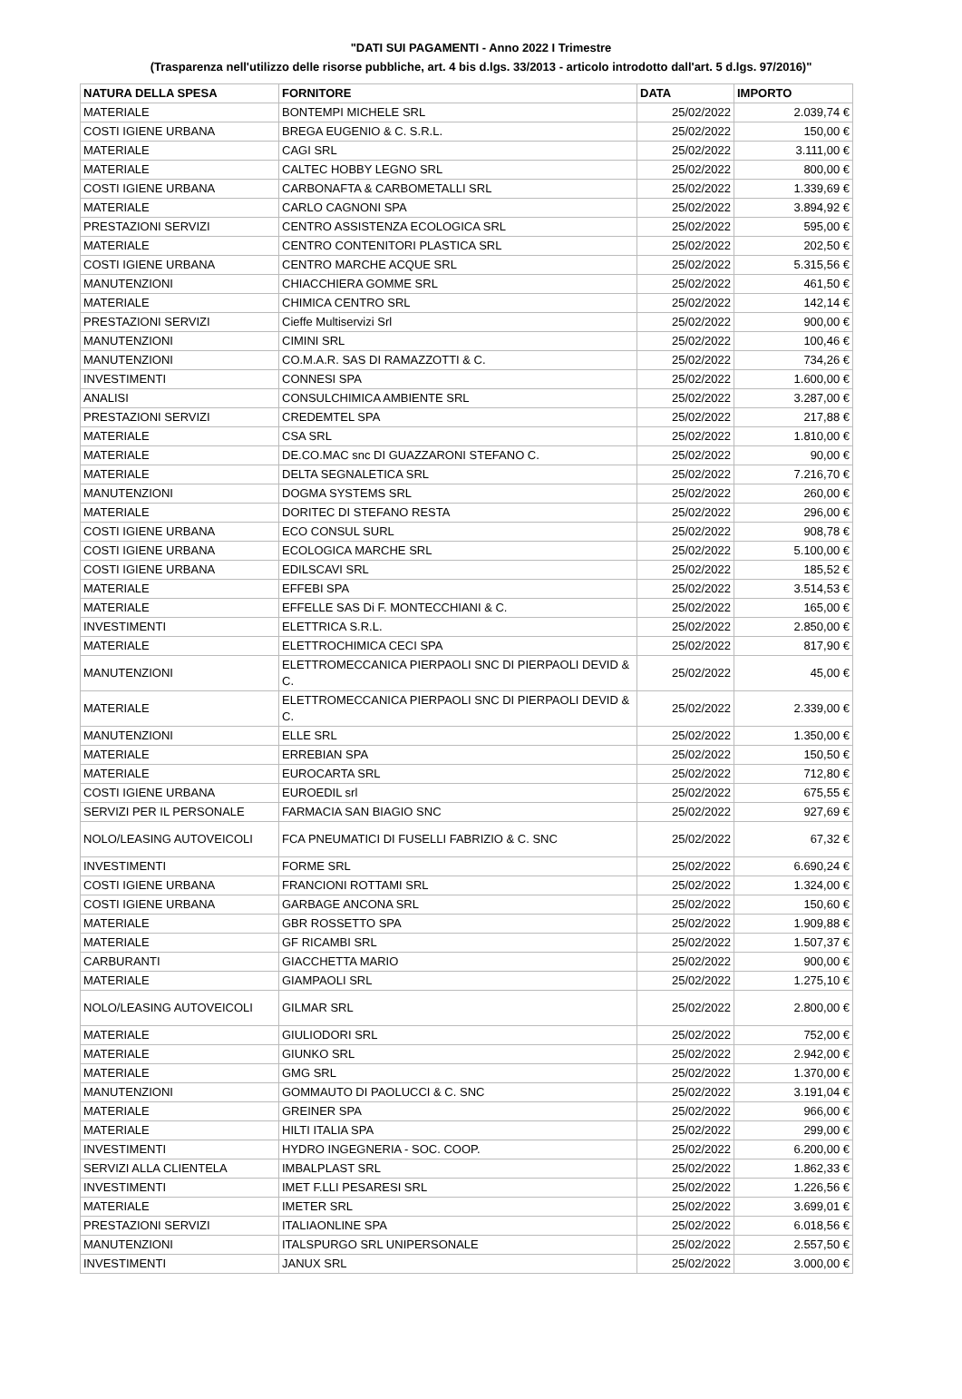"DATI SUI PAGAMENTI - Anno 2022 I Trimestre
(Trasparenza nell'utilizzo delle risorse pubbliche, art. 4 bis d.lgs. 33/2013 - articolo introdotto dall'art. 5 d.lgs. 97/2016)"
| NATURA DELLA SPESA | FORNITORE | DATA | IMPORTO |
| --- | --- | --- | --- |
| MATERIALE | BONTEMPI MICHELE SRL | 25/02/2022 | 2.039,74 € |
| COSTI IGIENE URBANA | BREGA EUGENIO & C. S.R.L. | 25/02/2022 | 150,00 € |
| MATERIALE | CAGI SRL | 25/02/2022 | 3.111,00 € |
| MATERIALE | CALTEC HOBBY LEGNO SRL | 25/02/2022 | 800,00 € |
| COSTI IGIENE URBANA | CARBONAFTA & CARBOMETALLI SRL | 25/02/2022 | 1.339,69 € |
| MATERIALE | CARLO CAGNONI SPA | 25/02/2022 | 3.894,92 € |
| PRESTAZIONI SERVIZI | CENTRO ASSISTENZA ECOLOGICA SRL | 25/02/2022 | 595,00 € |
| MATERIALE | CENTRO CONTENITORI PLASTICA SRL | 25/02/2022 | 202,50 € |
| COSTI IGIENE URBANA | CENTRO MARCHE ACQUE SRL | 25/02/2022 | 5.315,56 € |
| MANUTENZIONI | CHIACCHIERA GOMME SRL | 25/02/2022 | 461,50 € |
| MATERIALE | CHIMICA CENTRO SRL | 25/02/2022 | 142,14 € |
| PRESTAZIONI SERVIZI | Cieffe Multiservizi Srl | 25/02/2022 | 900,00 € |
| MANUTENZIONI | CIMINI SRL | 25/02/2022 | 100,46 € |
| MANUTENZIONI | CO.M.A.R. SAS DI RAMAZZOTTI & C. | 25/02/2022 | 734,26 € |
| INVESTIMENTI | CONNESI SPA | 25/02/2022 | 1.600,00 € |
| ANALISI | CONSULCHIMICA AMBIENTE SRL | 25/02/2022 | 3.287,00 € |
| PRESTAZIONI SERVIZI | CREDEMTEL SPA | 25/02/2022 | 217,88 € |
| MATERIALE | CSA SRL | 25/02/2022 | 1.810,00 € |
| MATERIALE | DE.CO.MAC snc DI GUAZZARONI STEFANO C. | 25/02/2022 | 90,00 € |
| MATERIALE | DELTA SEGNALETICA SRL | 25/02/2022 | 7.216,70 € |
| MANUTENZIONI | DOGMA SYSTEMS SRL | 25/02/2022 | 260,00 € |
| MATERIALE | DORITEC DI STEFANO RESTA | 25/02/2022 | 296,00 € |
| COSTI IGIENE URBANA | ECO CONSUL SURL | 25/02/2022 | 908,78 € |
| COSTI IGIENE URBANA | ECOLOGICA MARCHE SRL | 25/02/2022 | 5.100,00 € |
| COSTI IGIENE URBANA | EDILSCAVI SRL | 25/02/2022 | 185,52 € |
| MATERIALE | EFFEBI SPA | 25/02/2022 | 3.514,53 € |
| MATERIALE | EFFELLE SAS Di F. MONTECCHIANI & C. | 25/02/2022 | 165,00 € |
| INVESTIMENTI | ELETTRICA S.R.L. | 25/02/2022 | 2.850,00 € |
| MATERIALE | ELETTROCHIMICA CECI SPA | 25/02/2022 | 817,90 € |
| MANUTENZIONI | ELETTROMECCANICA PIERPAOLI SNC DI PIERPAOLI DEVID & C. | 25/02/2022 | 45,00 € |
| MATERIALE | ELETTROMECCANICA PIERPAOLI SNC DI PIERPAOLI DEVID & C. | 25/02/2022 | 2.339,00 € |
| MANUTENZIONI | ELLE SRL | 25/02/2022 | 1.350,00 € |
| MATERIALE | ERREBIAN SPA | 25/02/2022 | 150,50 € |
| MATERIALE | EUROCARTA SRL | 25/02/2022 | 712,80 € |
| COSTI IGIENE URBANA | EUROEDIL srl | 25/02/2022 | 675,55 € |
| SERVIZI PER IL PERSONALE | FARMACIA SAN BIAGIO SNC | 25/02/2022 | 927,69 € |
| NOLO/LEASING AUTOVEICOLI | FCA PNEUMATICI DI FUSELLI FABRIZIO & C. SNC | 25/02/2022 | 67,32 € |
| INVESTIMENTI | FORME SRL | 25/02/2022 | 6.690,24 € |
| COSTI IGIENE URBANA | FRANCIONI ROTTAMI SRL | 25/02/2022 | 1.324,00 € |
| COSTI IGIENE URBANA | GARBAGE ANCONA SRL | 25/02/2022 | 150,60 € |
| MATERIALE | GBR ROSSETTO SPA | 25/02/2022 | 1.909,88 € |
| MATERIALE | GF RICAMBI SRL | 25/02/2022 | 1.507,37 € |
| CARBURANTI | GIACCHETTA MARIO | 25/02/2022 | 900,00 € |
| MATERIALE | GIAMPAOLI SRL | 25/02/2022 | 1.275,10 € |
| NOLO/LEASING AUTOVEICOLI | GILMAR SRL | 25/02/2022 | 2.800,00 € |
| MATERIALE | GIULIODORI SRL | 25/02/2022 | 752,00 € |
| MATERIALE | GIUNKO SRL | 25/02/2022 | 2.942,00 € |
| MATERIALE | GMG SRL | 25/02/2022 | 1.370,00 € |
| MANUTENZIONI | GOMMAUTO DI PAOLUCCI & C. SNC | 25/02/2022 | 3.191,04 € |
| MATERIALE | GREINER SPA | 25/02/2022 | 966,00 € |
| MATERIALE | HILTI ITALIA SPA | 25/02/2022 | 299,00 € |
| INVESTIMENTI | HYDRO INGEGNERIA - SOC. COOP. | 25/02/2022 | 6.200,00 € |
| SERVIZI ALLA CLIENTELA | IMBALPLAST SRL | 25/02/2022 | 1.862,33 € |
| INVESTIMENTI | IMET F.LLI PESARESI SRL | 25/02/2022 | 1.226,56 € |
| MATERIALE | IMETER SRL | 25/02/2022 | 3.699,01 € |
| PRESTAZIONI SERVIZI | ITALIAONLINE SPA | 25/02/2022 | 6.018,56 € |
| MANUTENZIONI | ITALSPURGO SRL UNIPERSONALE | 25/02/2022 | 2.557,50 € |
| INVESTIMENTI | JANUX SRL | 25/02/2022 | 3.000,00 € |